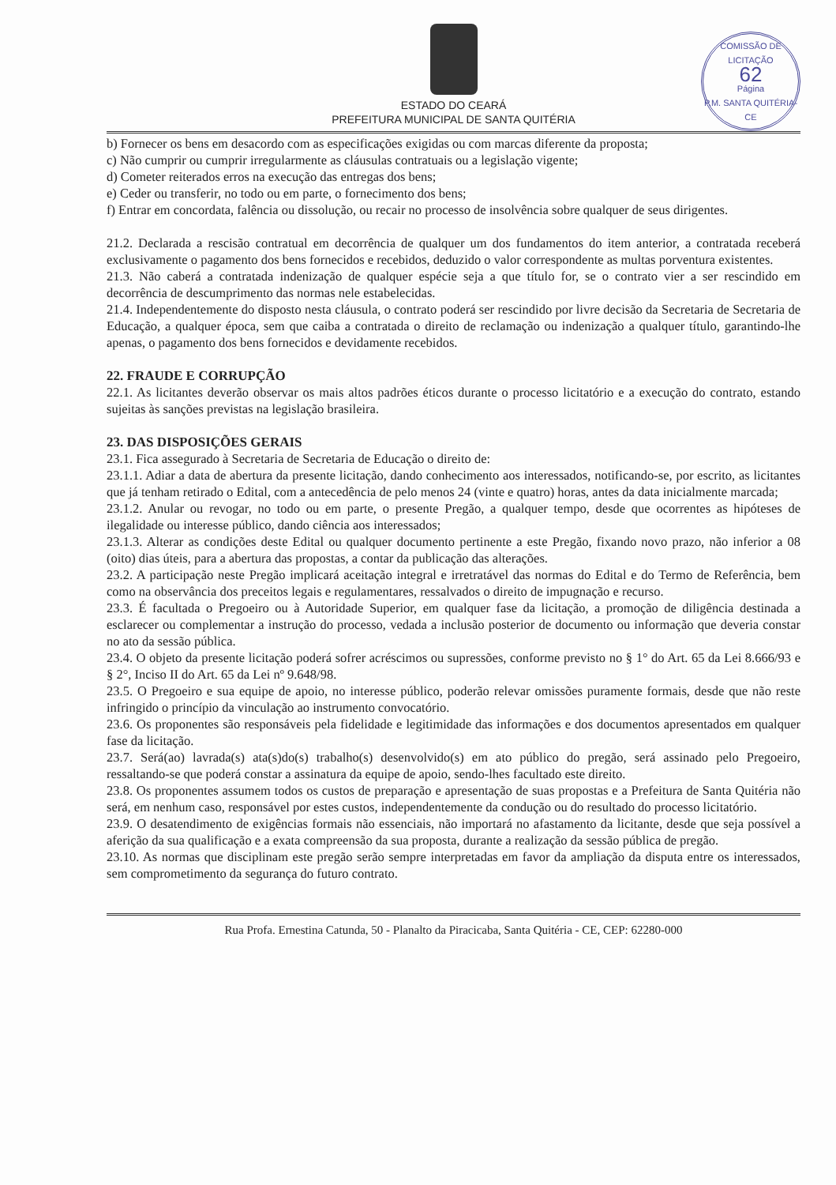COMISSÃO DE LICITAÇÃO
62
Página
P.M. SANTA QUITÉRIA-CE
ESTADO DO CEARÁ
PREFEITURA MUNICIPAL DE SANTA QUITÉRIA
b) Fornecer os bens em desacordo com as especificações exigidas ou com marcas diferente da proposta;
c) Não cumprir ou cumprir irregularmente as cláusulas contratuais ou a legislação vigente;
d) Cometer reiterados erros na execução das entregas dos bens;
e) Ceder ou transferir, no todo ou em parte, o fornecimento dos bens;
f) Entrar em concordata, falência ou dissolução, ou recair no processo de insolvência sobre qualquer de seus dirigentes.
21.2. Declarada a rescisão contratual em decorrência de qualquer um dos fundamentos do item anterior, a contratada receberá exclusivamente o pagamento dos bens fornecidos e recebidos, deduzido o valor correspondente as multas porventura existentes.
21.3. Não caberá a contratada indenização de qualquer espécie seja a que título for, se o contrato vier a ser rescindido em decorrência de descumprimento das normas nele estabelecidas.
21.4. Independentemente do disposto nesta cláusula, o contrato poderá ser rescindido por livre decisão da Secretaria de Secretaria de Educação, a qualquer época, sem que caiba a contratada o direito de reclamação ou indenização a qualquer título, garantindo-lhe apenas, o pagamento dos bens fornecidos e devidamente recebidos.
22. FRAUDE E CORRUPÇÃO
22.1. As licitantes deverão observar os mais altos padrões éticos durante o processo licitatório e a execução do contrato, estando sujeitas às sanções previstas na legislação brasileira.
23. DAS DISPOSIÇÕES GERAIS
23.1. Fica assegurado à Secretaria de Secretaria de Educação o direito de:
23.1.1. Adiar a data de abertura da presente licitação, dando conhecimento aos interessados, notificando-se, por escrito, as licitantes que já tenham retirado o Edital, com a antecedência de pelo menos 24 (vinte e quatro) horas, antes da data inicialmente marcada;
23.1.2. Anular ou revogar, no todo ou em parte, o presente Pregão, a qualquer tempo, desde que ocorrentes as hipóteses de ilegalidade ou interesse público, dando ciência aos interessados;
23.1.3. Alterar as condições deste Edital ou qualquer documento pertinente a este Pregão, fixando novo prazo, não inferior a 08 (oito) dias úteis, para a abertura das propostas, a contar da publicação das alterações.
23.2. A participação neste Pregão implicará aceitação integral e irretratável das normas do Edital e do Termo de Referência, bem como na observância dos preceitos legais e regulamentares, ressalvados o direito de impugnação e recurso.
23.3. É facultada o Pregoeiro ou à Autoridade Superior, em qualquer fase da licitação, a promoção de diligência destinada a esclarecer ou complementar a instrução do processo, vedada a inclusão posterior de documento ou informação que deveria constar no ato da sessão pública.
23.4. O objeto da presente licitação poderá sofrer acréscimos ou supressões, conforme previsto no § 1° do Art. 65 da Lei 8.666/93 e § 2°, Inciso II do Art. 65 da Lei nº 9.648/98.
23.5. O Pregoeiro e sua equipe de apoio, no interesse público, poderão relevar omissões puramente formais, desde que não reste infringido o princípio da vinculação ao instrumento convocatório.
23.6. Os proponentes são responsáveis pela fidelidade e legitimidade das informações e dos documentos apresentados em qualquer fase da licitação.
23.7. Será(ao) lavrada(s) ata(s)do(s) trabalho(s) desenvolvido(s) em ato público do pregão, será assinado pelo Pregoeiro, ressaltando-se que poderá constar a assinatura da equipe de apoio, sendo-lhes facultado este direito.
23.8. Os proponentes assumem todos os custos de preparação e apresentação de suas propostas e a Prefeitura de Santa Quitéria não será, em nenhum caso, responsável por estes custos, independentemente da condução ou do resultado do processo licitatório.
23.9. O desatendimento de exigências formais não essenciais, não importará no afastamento da licitante, desde que seja possível a aferição da sua qualificação e a exata compreensão da sua proposta, durante a realização da sessão pública de pregão.
23.10. As normas que disciplinam este pregão serão sempre interpretadas em favor da ampliação da disputa entre os interessados, sem comprometimento da segurança do futuro contrato.
Rua Profa. Ernestina Catunda, 50 - Planalto da Piracicaba, Santa Quitéria - CE, CEP: 62280-000